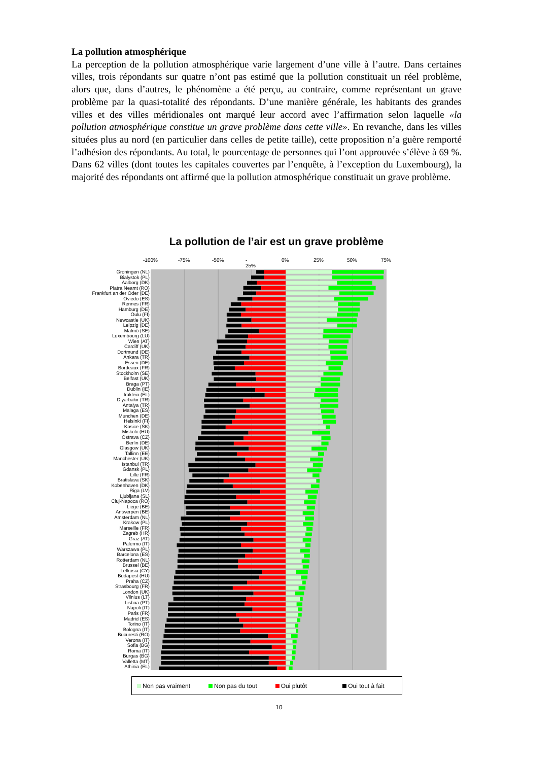La pollution atmosphérique
La perception de la pollution atmosphérique varie largement d’une ville à l’autre. Dans certaines villes, trois répondants sur quatre n’ont pas estimé que la pollution constituait un réel problème, alors que, dans d’autres, le phénomène a été perçu, au contraire, comme représentant un grave problème par la quasi-totalité des répondants. D’une manière générale, les habitants des grandes villes et des villes méridionales ont marqué leur accord avec l’affirmation selon laquelle «la pollution atmosphérique constitue un grave problème dans cette ville». En revanche, dans les villes situées plus au nord (en particulier dans celles de petite taille), cette proposition n’a guère remporté l’adhésion des répondants. Au total, le pourcentage de personnes qui l’ont approuvée s’élève à 69 %. Dans 62 villes (dont toutes les capitales couvertes par l’enquête, à l’exception du Luxembourg), la majorité des répondants ont affirmé que la pollution atmosphérique constituait un grave problème.
La pollution de l’air est un grave problème
-100% -75% -50% -
25% 0% 25% 50% 75%
Groningen (NL)
Bialystok (PL)
Aalborg (DK)
Piatra Neamt (RO)
Frankfurt an der Oder (DE)
Oviedo (ES)
Rennes (FR)
Hamburg (DE)
Oulu (FI)
Newcastle (UK)
Leipzig (DE)
Malmö (SE)
Luxembourg (LU)
Wien (AT)
Cardiff (UK)
Dortmund (DE)
Ankara (TR)
Essen (DE)
Bordeaux (FR)
Stockholm (SE)
Belfast (UK)
Braga (PT)
Dublin (IE)
Irakleio (EL)
Diyarbakir (TR)
Antalya (TR)
Malaga (ES)
Munchen (DE)
Helsinki (FI)
Kosice (SK)
Miskolc (HU)
Ostrava (CZ)
Berlin (DE)
Glasgow (UK)
Tallinn (EE)
Manchester (UK)
Istanbul (TR)
Gdansk (PL)
Lille (FR)
Bratislava (SK)
Kobenhaven (DK)
Riga (LV)
Ljubljana (SL)
Cluj-Napoca (RO)
Liege (BE)
Antwerpen (BE)
Amsterdam (NL)
Krakow (PL)
Marseille (FR)
Zagreb (HR)
Graz (AT)
Palermo (IT)
Warszawa (PL)
Barcelona (ES)
Rotterdam (NL)
Brussel (BE)
Lefkosia (CY)
Budapest (HU)
Praha (CZ)
Strasbourg (FR)
London (UK)
Vilnius (LT)
Lisboa (PT)
Napoli (IT)
Paris (FR)
Madrid (ES)
Torino (IT)
Bologna (IT)
Bucuresti (RO)
Verona (IT)
Sofia (BG)
Roma (IT)
Burgas (BG)
Valletta (MT)
Athinia (EL)
Non pas vraiment Non pas du tout Oui plutôt Oui tout à fait
10